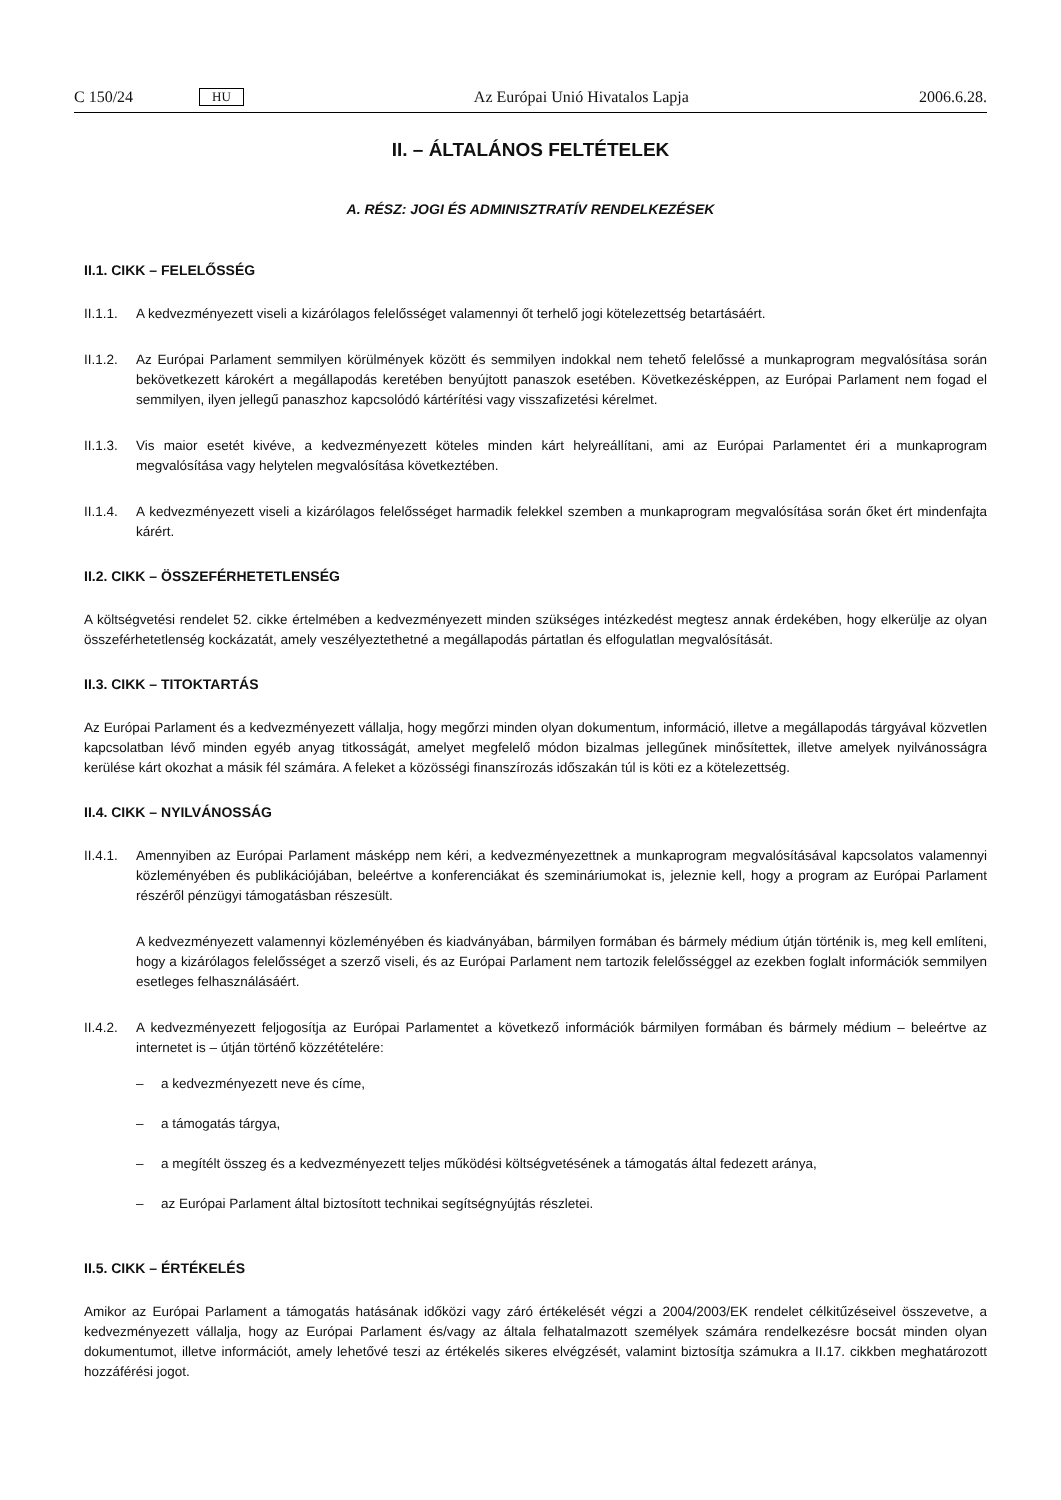C 150/24 HU Az Európai Unió Hivatalos Lapja 2006.6.28.
II. – ÁLTALÁNOS FELTÉTELEK
A. RÉSZ: JOGI ÉS ADMINISZTRATÍV RENDELKEZÉSEK
II.1. CIKK – FELELŐSSÉG
II.1.1. A kedvezményezett viseli a kizárólagos felelősséget valamennyi őt terhelő jogi kötelezettség betartásáért.
II.1.2. Az Európai Parlament semmilyen körülmények között és semmilyen indokkal nem tehető felelőssé a munkaprogram megvalósítása során bekövetkezett károkért a megállapodás keretében benyújtott panaszok esetében. Következésképpen, az Európai Parlament nem fogad el semmilyen, ilyen jellegű panaszhoz kapcsolódó kártérítési vagy visszafizetési kérelmet.
II.1.3. Vis maior esetét kivéve, a kedvezményezett köteles minden kárt helyreállítani, ami az Európai Parlamentet éri a munkaprogram megvalósítása vagy helytelen megvalósítása következtében.
II.1.4. A kedvezményezett viseli a kizárólagos felelősséget harmadik felekkel szemben a munkaprogram megvalósítása során őket ért mindenfajta kárért.
II.2. CIKK – ÖSSZEFÉRHETETLENSÉG
A költségvetési rendelet 52. cikke értelmében a kedvezményezett minden szükséges intézkedést megtesz annak érdekében, hogy elkerülje az olyan összeférhetetlenség kockázatát, amely veszélyeztethetné a megállapodás pártatlan és elfogulatlan megvalósítását.
II.3. CIKK – TITOKTARTÁS
Az Európai Parlament és a kedvezményezett vállalja, hogy megőrzi minden olyan dokumentum, információ, illetve a megállapodás tárgyával közvetlen kapcsolatban lévő minden egyéb anyag titkosságát, amelyet megfelelő módon bizalmas jellegűnek minősítettek, illetve amelyek nyilvánosságra kerülése kárt okozhat a másik fél számára. A feleket a közösségi finanszírozás időszakán túl is köti ez a kötelezettség.
II.4. CIKK – NYILVÁNOSSÁG
II.4.1.
Amennyiben az Európai Parlament másképp nem kéri, a kedvezményezettnek a munkaprogram megvalósításával kapcsolatos valamennyi közleményében és publikációjában, beleértve a konferenciákat és szemináriumokat is, jeleznie kell, hogy a program az Európai Parlament részéről pénzügyi támogatásban részesült.
A kedvezményezett valamennyi közleményében és kiadványában, bármilyen formában és bármely médium útján történik is, meg kell említeni, hogy a kizárólagos felelősséget a szerző viseli, és az Európai Parlament nem tartozik felelősséggel az ezekben foglalt információk semmilyen esetleges felhasználásáért.
II.4.2.
A kedvezményezett feljogosítja az Európai Parlamentet a következő információk bármilyen formában és bármely médium – beleértve az internetet is – útján történő közzétételére:
– a kedvezményezett neve és címe,
– a támogatás tárgya,
– a megítélt összeg és a kedvezményezett teljes működési költségvetésének a támogatás által fedezett aránya,
– az Európai Parlament által biztosított technikai segítségnyújtás részletei.
II.5. CIKK – ÉRTÉKELÉS
Amikor az Európai Parlament a támogatás hatásának időközi vagy záró értékelését végzi a 2004/2003/EK rendelet célkitűzéseivel összevetve, a kedvezményezett vállalja, hogy az Európai Parlament és/vagy az általa felhatalmazott személyek számára rendelkezésre bocsát minden olyan dokumentumot, illetve információt, amely lehetővé teszi az értékelés sikeres elvégzését, valamint biztosítja számukra a II.17. cikkben meghatározott hozzáférési jogot.